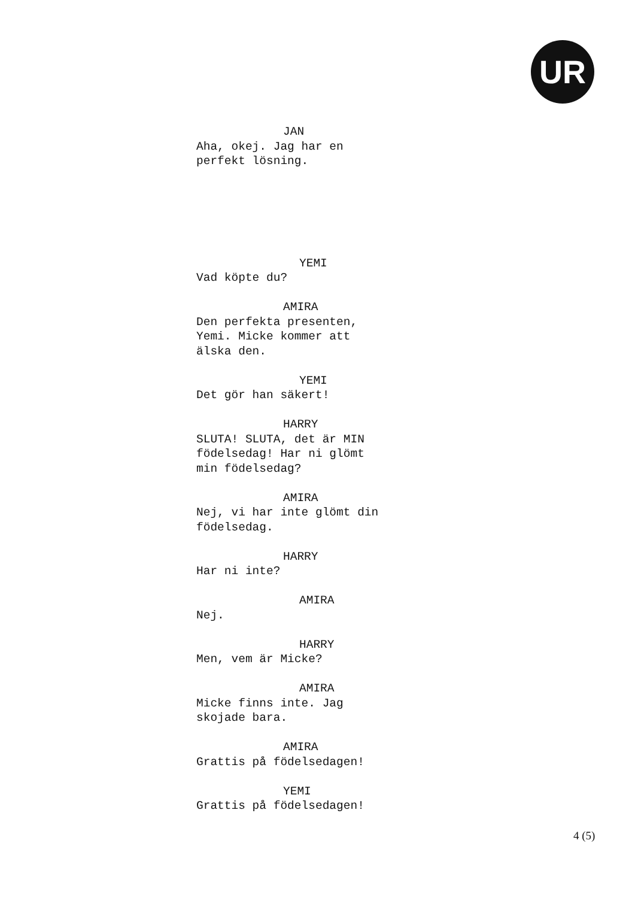UR
JAN
Aha, okej. Jag har en
perfekt lösning.
YEMI
Vad köpte du?
AMIRA
Den perfekta presenten,
Yemi. Micke kommer att
älska den.
YEMI
Det gör han säkert!
HARRY
SLUTA! SLUTA, det är MIN
födelsedag! Har ni glömt
min födelsedag?
AMIRA
Nej, vi har inte glömt din
födelsedag.
HARRY
Har ni inte?
AMIRA
Nej.
HARRY
Men, vem är Micke?
AMIRA
Micke finns inte. Jag
skojade bara.
AMIRA
Grattis på födelsedagen!
YEMI
Grattis på födelsedagen!
4 (5)